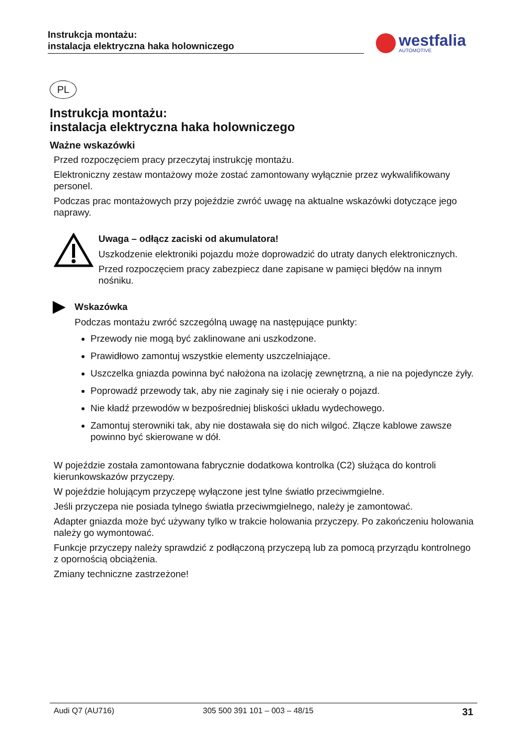Instrukcja montażu:
instalacja elektryczna haka holowniczego
westfalia
AUTOMOTIVE
PL
Instrukcja montażu:
instalacja elektryczna haka holowniczego
Ważne wskazówki
Przed rozpoczęciem pracy przeczytaj instrukcję montażu.
Elektroniczny zestaw montażowy może zostać zamontowany wyłącznie przez wykwalifikowany personel.
Podczas prac montażowych przy pojeździe zwróć uwagę na aktualne wskazówki dotyczące jego naprawy.
Uwaga – odłącz zaciski od akumulatora!
Uszkodzenie elektroniki pojazdu może doprowadzić do utraty danych elektronicznych.
Przed rozpoczęciem pracy zabezpiecz dane zapisane w pamięci błędów na innym nośniku.
Wskazówka
Podczas montażu zwróć szczególną uwagę na następujące punkty:
Przewody nie mogą być zaklinowane ani uszkodzone.
Prawidłowo zamontuj wszystkie elementy uszczelniające.
Uszczelka gniazda powinna być nałożona na izolację zewnętrzną, a nie na pojedyncze żyły.
Poprowadź przewody tak, aby nie zaginały się i nie ocierały o pojazd.
Nie kładź przewodów w bezpośredniej bliskości układu wydechowego.
Zamontuj sterowniki tak, aby nie dostawała się do nich wilgoć. Złącze kablowe zawsze powinno być skierowane w dół.
W pojeździe została zamontowana fabrycznie dodatkowa kontrolka (C2) służąca do kontroli kierunkowskazów przyczepy.
W pojeździe holującym przyczepę wyłączone jest tylne światło przeciwmgielne.
Jeśli przyczepa nie posiada tylnego światła przeciwmgielnego, należy je zamontować.
Adapter gniazda może być używany tylko w trakcie holowania przyczepy. Po zakończeniu holowania należy go wymontować.
Funkcje przyczepy należy sprawdzić z podłączoną przyczepą lub za pomocą przyrządu kontrolnego z opornością obciążenia.
Zmiany techniczne zastrzeżone!
Audi Q7 (AU716) 305 500 391 101 – 003 – 48/15 31